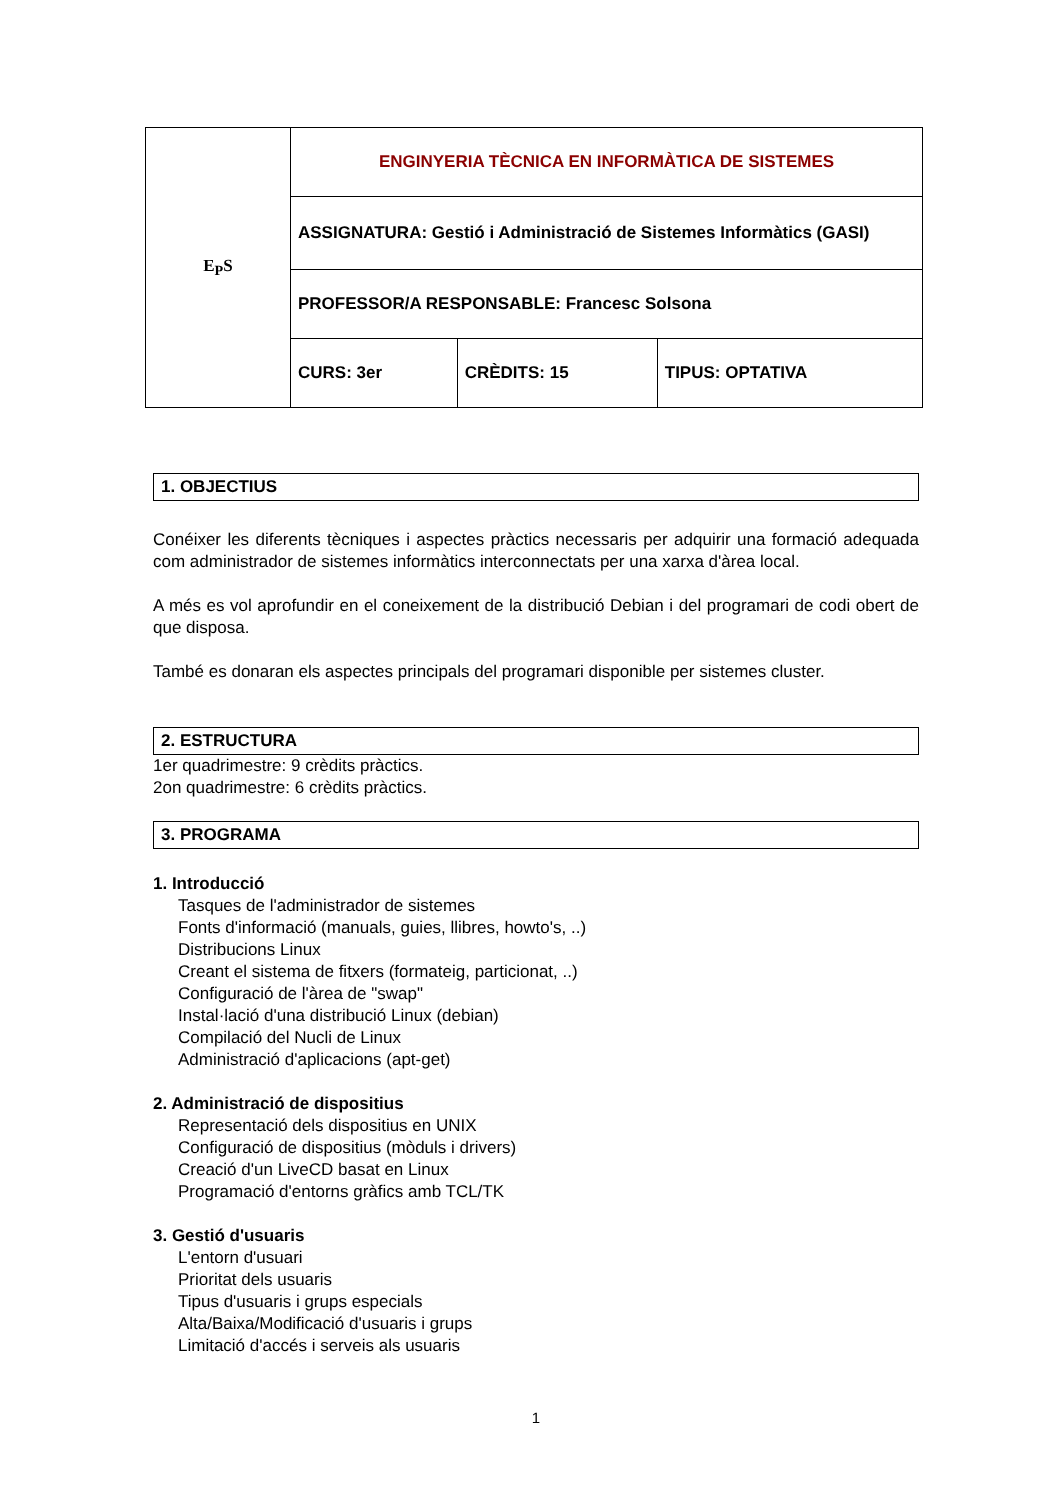| E<sub>P</sub>S | ENGINYERIA TÈCNICA EN INFORMÀTICA DE SISTEMES | | |
| | ASSIGNATURA: Gestió i Administració de Sistemes Informàtics (GASI) | | |
| | PROFESSOR/A RESPONSABLE: Francesc Solsona | | |
| | CURS: 3er | CRÈDITS: 15 | TIPUS: OPTATIVA |
1. OBJECTIUS
Conéixer les diferents tècniques i aspectes pràctics necessaris per adquirir una formació adequada com administrador de sistemes informàtics interconnectats per una xarxa d'àrea local.
A més es vol aprofundir en el coneixement de la distribució Debian i del programari de codi obert de que disposa.
També es donaran els aspectes principals del programari disponible per sistemes cluster.
2. ESTRUCTURA
1er quadrimestre: 9 crèdits pràctics.
2on quadrimestre: 6 crèdits pràctics.
3. PROGRAMA
1. Introducció
Tasques de l'administrador de sistemes
Fonts d'informació (manuals, guies, llibres, howto's, ..)
Distribucions Linux
Creant el sistema de fitxers (formateig, particionat, ..)
Configuració de l'àrea de "swap"
Instal·lació d'una distribució Linux (debian)
Compilació del Nucli de Linux
Administració d'aplicacions (apt-get)
2. Administració de dispositius
Representació dels dispositius en UNIX
Configuració de dispositius (mòduls i drivers)
Creació d'un LiveCD basat en Linux
Programació d'entorns gràfics amb TCL/TK
3. Gestió d'usuaris
L'entorn d'usuari
Prioritat dels usuaris
Tipus d'usuaris i grups especials
Alta/Baixa/Modificació d'usuaris i grups
Limitació d'accés i serveis als usuaris
1